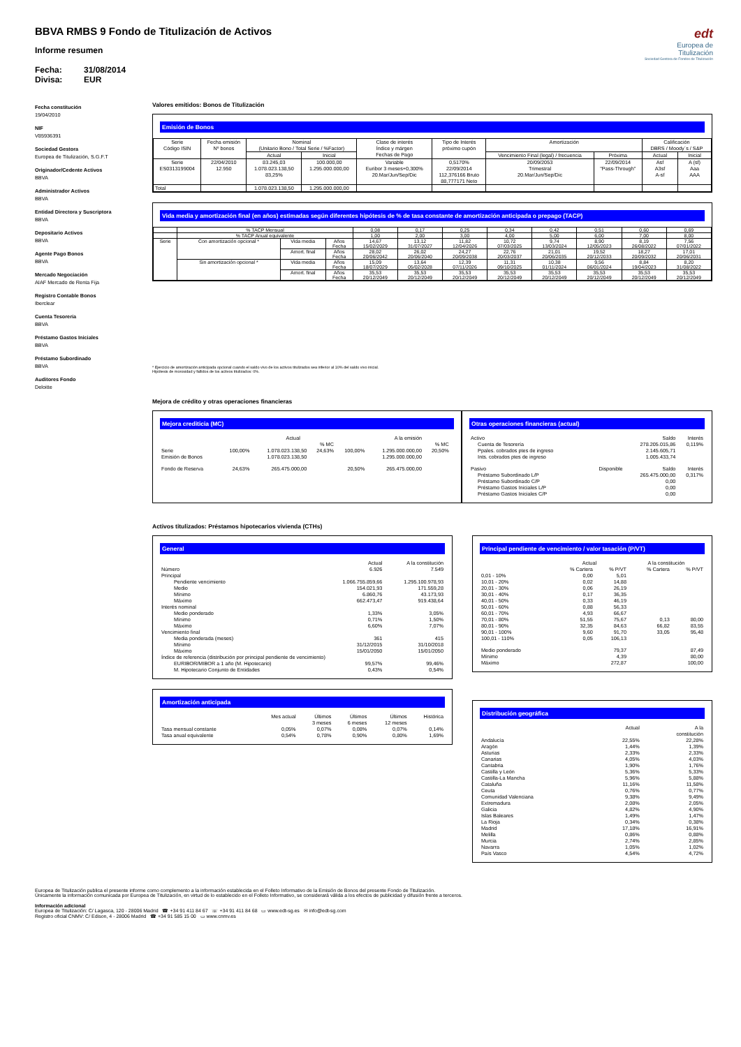edt
Europea de
Titulización
Sociedad Gestora de Fondos de Titulización
BBVA RMBS 9 Fondo de Titulización de Activos
Informe resumen
Fecha: 31/08/2014
Divisa: EUR
Fecha constitución
19/04/2010
NIF
V85936391
Sociedad Gestora
Europea de Titulización, S.G.F.T
Originador/Cedente Activos
BBVA
Administrador Activos
BBVA
Entidad Directora y Suscriptora
BBVA
Depositario Activos
BBVA
Agente Pago Bonos
BBVA
Mercado Negociación
AIAF Mercado de Renta Fija
Registro Contable Bonos
Iberclear
Cuenta Tesorería
BBVA
Préstamo Gastos Iniciales
BBVA
Préstamo Subordinado
BBVA
Auditores Fondo
Deloitte
Valores emitidos: Bonos de Titulización
Emisión de Bonos
| Serie Código ISIN | Fecha emisión Nº bonos | Nominal (Unitario Bono / Total Serie / %Factor) | | Clase de interés Índice y márgen Fechas de Pago | Tipo de Interés próximo cupón | Amortización | | Calificación DBRS / Moody´s / S&P | |
| --- | --- | --- | --- | --- | --- | --- | --- | --- | --- |
| | | Actual | Inicial | | | Vencimiento Final (legal) / frecuencia | Próxima | Actual | Inicial |
| Serie ES0313199004 | 22/04/2010 12.950 | 83.245,03 1.078.023.138,50 83,25% | 100.000,00 1.295.000.000,00 | Variable Euribor 3 meses+0,300% 20.Mar/Jun/Sep/Dic | 0,5170% 22/09/2014 112,376166 Bruto 88,777171 Neto | 20/09/2053 Trimestral 20.Mar/Jun/Sep/Dic | 22/09/2014 "Pass-Through" | Asf A3sf A-sf | A (sf) Aaa AAA |
| Total | | 1.078.023.138,50 | 1.295.000.000,00 | | | | | | |
Vida media y amortización final (en años) estimadas según diferentes hipótesis de % de tasa constante de amortización anticipada o prepago (TACP)
| | % TACP Mensual | | | 0,08 | 0,17 | 0,25 | 0,34 | 0,42 | 0,51 | 0,60 | 0,69 |
| | % TACP Anual equivalente | | | 1,00 | 2,00 | 3,00 | 4,00 | 5,00 | 6,00 | 7,00 | 8,00 |
| Serie | Con amortización opcional * | Vida media | Años Fecha | 14,67 15/02/2029 | 13,12 31/07/2027 | 11,82 12/04/2026 | 10,72 07/03/2025 | 9,74 13/03/2024 | 8,90 12/05/2023 | 8,19 26/08/2022 | 7,56 07/01/2022 |
| | | Amort. final | Años Fecha | 28,02 20/06/2042 | 26,02 20/06/2040 | 24,27 20/09/2038 | 22,76 20/03/2037 | 21,01 20/06/2035 | 19,52 20/12/2033 | 18,27 20/09/2032 | 17,01 20/06/2031 |
| | Sin amortización opcional * | Vida media | Años Fecha | 15,09 18/07/2029 | 13,64 05/02/2028 | 12,39 07/11/2026 | 11,31 09/10/2025 | 10,38 01/11/2024 | 9,56 06/01/2024 | 8,84 19/04/2023 | 8,20 31/08/2022 |
| | | Amort. final | Años Fecha | 35,53 20/12/2049 | 35,53 20/12/2049 | 35,53 20/12/2049 | 35,53 20/12/2049 | 35,53 20/12/2049 | 35,53 20/12/2049 | 35,53 20/12/2049 | 35,53 20/12/2049 |
* Ejercicio de amortización anticipada opcional cuando el saldo vivo de los activos titulizados sea inferior al 10% del saldo vivo inicial.
Hipótesis de morosidad y fallidos de los activos titulizados: 0%.
Mejora de crédito y otras operaciones financieras
Mejora crediticia (MC)
| | | Actual | | | A la emisión | | |
| | | | % MC | | | % MC | |
| Serie Emisión de Bonos | 100,00% | 1.078.023.138,50 1.078.023.138,50 | 24,63% | 100,00% | 1.295.000.000,00 1.295.000.000,00 | 20,50% | |
| Fondo de Reserva | 24,63% | 265.475.000,00 | | 20,50% | 265.475.000,00 | | |
Otras operaciones financieras (actual)
| Activo | | Saldo | Interés |
| Cuenta de Tesorería Ppales. cobrados ptes de ingreso Ints. cobrados ptes de ingreso | | 278.205.015,86 2.145.605,71 1.005.433,74 | 0,119% |
| Pasivo | Disponible | Saldo | Interés |
| Préstamo Subordinado L/P Préstamo Subordinado C/P Préstamo Gastos Iniciales L/P Préstamo Gastos Iniciales C/P | | 265.475.000,00 0,00 0,00 0,00 | 0,317% |
Activos titulizados: Préstamos hipotecarios vivienda (CTHs)
General
| | Actual | A la constitución |
| Número | 6.926 | 7.549 |
| Principal | | |
| Pendiente vencimiento Medio Mínimo Máximo | 1.066.755.859,66 154.021,93 6.860,76 662.473,47 | 1.295.100.978,93 171.559,28 43.173,93 919.438,64 |
| Interés nominal | | |
| Medio ponderado Mínimo Máximo | 1,33% 0,71% 6,60% | 3,05% 1,50% 7,07% |
| Vencimiento final | | |
| Media ponderada (meses) Mínimo Máximo | 361 31/12/2015 15/01/2050 | 415 31/10/2018 15/01/2050 |
| Índice de referencia (distribución por principal pendiente de vencimiento) | | |
| EURIBOR/MIBOR a 1 año (M. Hipotecario) M. Hipotecario Conjunto de Entidades | 99,57% 0,43% | 99,46% 0,54% |
Amortización anticipada
| | Mes actual | Últimos 3 meses | Últimos 6 meses | Últimos 12 meses | Histórica |
| Tasa mensual constante Tasa anual equivalente | 0,05% 0,54% | 0,07% 0,78% | 0,08% 0,90% | 0,07% 0,80% | 0,14% 1,69% |
Principal pendiente de vencimiento / valor tasación (P/VT)
| | Actual | | A la constitución | |
| | % Cartera | % P/VT | % Cartera | % P/VT |
| 0,01 - 10% 10,01 - 20% 20,01 - 30% 30,01 - 40% 40,01 - 50% 50,01 - 60% 60,01 - 70% 70,01 - 80% 80,01 - 90% 90,01 - 100% 100,01 - 110% | 0,00 0,02 0,06 0,17 0,33 0,88 4,93 51,55 32,35 9,60 0,05 | 5,01 14,88 26,19 36,35 46,19 56,33 66,67 75,67 84,63 91,70 106,13 | 0,13 66,82 33,05 | 80,00 83,55 95,48 |
| Medio ponderado Mínimo Máximo | | 79,37 4,39 272,87 | | 87,49 80,00 100,00 |
Distribución geográfica
| | Actual | A la constitución |
| Andalucía Aragón Asturias Canarias Cantabria Castilla y León Castilla-La Mancha Cataluña Ceuta Comunidad Valenciana Extremadura Galicia Islas Baleares La Rioja Madrid Melilla Murcia Navarra País Vasco | 22,55% 1,44% 2,33% 4,05% 1,90% 5,36% 5,96% 11,16% 0,76% 9,38% 2,08% 4,82% 1,49% 0,34% 17,18% 0,86% 2,74% 1,05% 4,54% | 22,28% 1,39% 2,33% 4,03% 1,76% 5,33% 5,88% 11,58% 0,77% 9,49% 2,05% 4,90% 1,47% 0,38% 16,91% 0,88% 2,85% 1,02% 4,72% |
Europea de Titulización publica el presente informe como complemento a la información establecida en el Folleto Informativo de la Emisión de Bonos del presente Fondo de Titulización.
Únicamente la información comunicada por Europea de Titulización, en virtud de lo establecido en el Folleto Informativo, se considerará válida a los efectos de publicidad y difusión frente a terceros.
Información adicional
Europea de Titulización: C/ Lagasca, 120 - 28006 Madrid ☎ +34 91 411 84 67 ☏ +34 91 411 84 68 ▭ www.edt-sg.es ✉ info@edt-sg.com
Registro oficial CNMV: C/ Edison, 4 - 28006 Madrid ☎ +34 91 585 15 00 ▭ www.cnmv.es